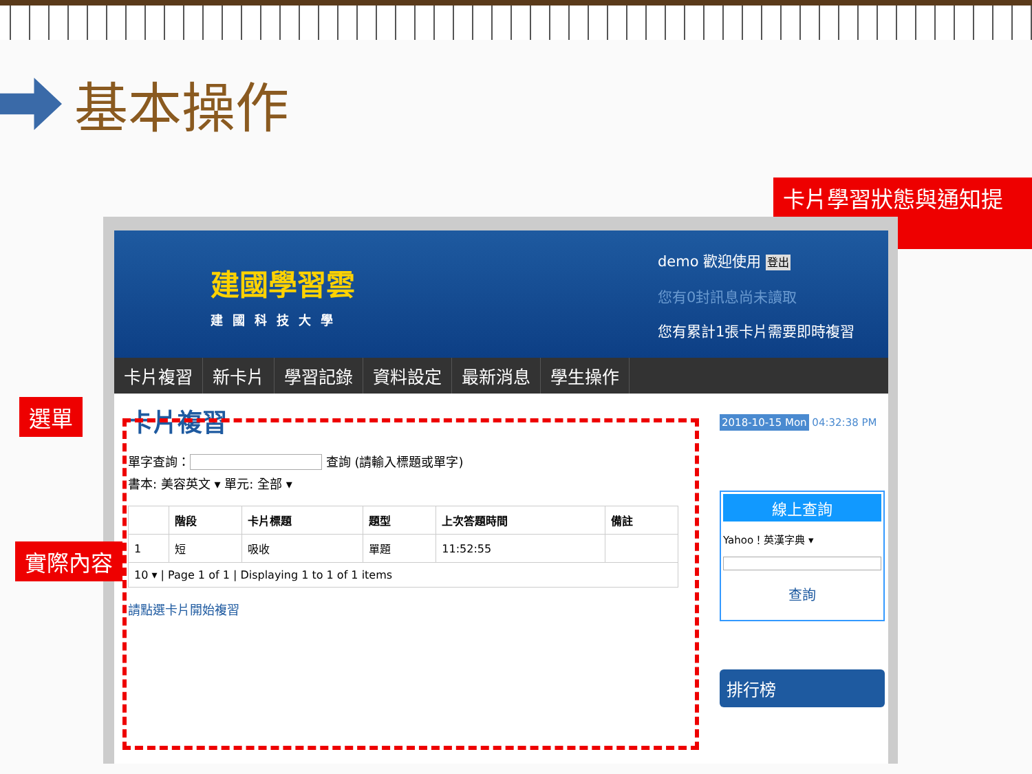基本操作
卡片學習狀態與通知提示
建國學習雲
建國科技大學
demo 歡迎使用 登出
您有0封訊息尚未讀取
您有累計1張卡片需要即時複習
卡片複習 新卡片 學習記錄 資料設定 最新消息 學生操作
卡片複習
單字查詢： 查詢 (請輸入標題或單字)
書本: 美容英文 ▾ 單元: 全部 ▾
| | 階段 | 卡片標題 | 題型 | 上次答題時間 | 備註 |
| --- | --- | --- | --- | --- | --- |
| 1 | 短 | 吸收 | 單題 | 11:52:55 | |
| 10 ▾ / Page 1 of 1 / Displaying 1 to 1 of 1 items | | | | | |
請點選卡片開始複習
2018-10-15 Mon 04:32:38 PM
線上查詢
Yahoo！英漢字典 ▾
查詢
排行榜
選單
實際內容